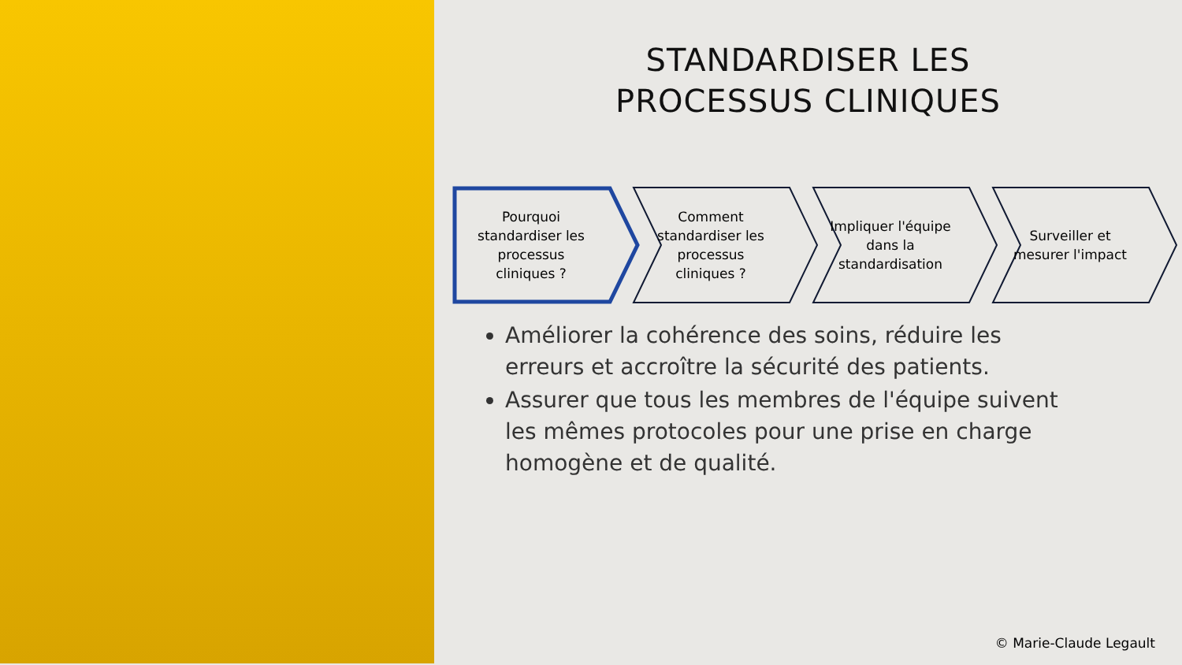STANDARDISER LES
PROCESSUS CLINIQUES
Pourquoi standardiser les processus cliniques ?
Comment standardiser les processus cliniques ?
Impliquer l'équipe dans la standardisation
Surveiller et mesurer l'impact
Améliorer la cohérence des soins, réduire les erreurs et accroître la sécurité des patients.
Assurer que tous les membres de l'équipe suivent les mêmes protocoles pour une prise en charge homogène et de qualité.
© Marie-Claude Legault